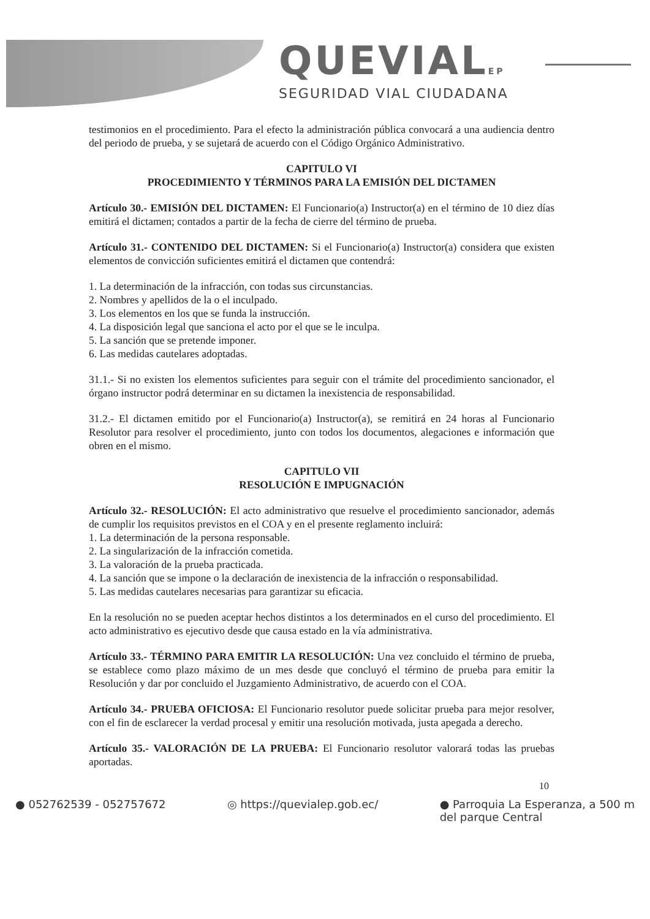QUEVIALEP
SEGURIDAD VIAL CIUDADANA
testimonios en el procedimiento. Para el efecto la administración pública convocará a una audiencia dentro del periodo de prueba, y se sujetará de acuerdo con el Código Orgánico Administrativo.
CAPITULO VI
PROCEDIMIENTO Y TÉRMINOS PARA LA EMISIÓN DEL DICTAMEN
Artículo 30.- EMISIÓN DEL DICTAMEN: El Funcionario(a) Instructor(a) en el término de 10 diez días emitirá el dictamen; contados a partir de la fecha de cierre del término de prueba.
Artículo 31.- CONTENIDO DEL DICTAMEN: Si el Funcionario(a) Instructor(a) considera que existen elementos de convicción suficientes emitirá el dictamen que contendrá:
1. La determinación de la infracción, con todas sus circunstancias.
2. Nombres y apellidos de la o el inculpado.
3. Los elementos en los que se funda la instrucción.
4. La disposición legal que sanciona el acto por el que se le inculpa.
5. La sanción que se pretende imponer.
6. Las medidas cautelares adoptadas.
31.1.- Si no existen los elementos suficientes para seguir con el trámite del procedimiento sancionador, el órgano instructor podrá determinar en su dictamen la inexistencia de responsabilidad.
31.2.- El dictamen emitido por el Funcionario(a) Instructor(a), se remitirá en 24 horas al Funcionario Resolutor para resolver el procedimiento, junto con todos los documentos, alegaciones e información que obren en el mismo.
CAPITULO VII
RESOLUCIÓN E IMPUGNACIÓN
Artículo 32.- RESOLUCIÓN: El acto administrativo que resuelve el procedimiento sancionador, además de cumplir los requisitos previstos en el COA y en el presente reglamento incluirá:
1. La determinación de la persona responsable.
2. La singularización de la infracción cometida.
3. La valoración de la prueba practicada.
4. La sanción que se impone o la declaración de inexistencia de la infracción o responsabilidad.
5. Las medidas cautelares necesarias para garantizar su eficacia.
En la resolución no se pueden aceptar hechos distintos a los determinados en el curso del procedimiento. El acto administrativo es ejecutivo desde que causa estado en la vía administrativa.
Artículo 33.- TÉRMINO PARA EMITIR LA RESOLUCIÓN: Una vez concluido el término de prueba, se establece como plazo máximo de un mes desde que concluyó el término de prueba para emitir la Resolución y dar por concluido el Juzgamiento Administrativo, de acuerdo con el COA.
Artículo 34.- PRUEBA OFICIOSA: El Funcionario resolutor puede solicitar prueba para mejor resolver, con el fin de esclarecer la verdad procesal y emitir una resolución motivada, justa apegada a derecho.
Artículo 35.- VALORACIÓN DE LA PRUEBA: El Funcionario resolutor valorará todas las pruebas aportadas.
10
● 052762539 - 052757672 ◎ https://quevialep.gob.ec/ ● Parroquia La Esperanza, a 500 m
del parque Central